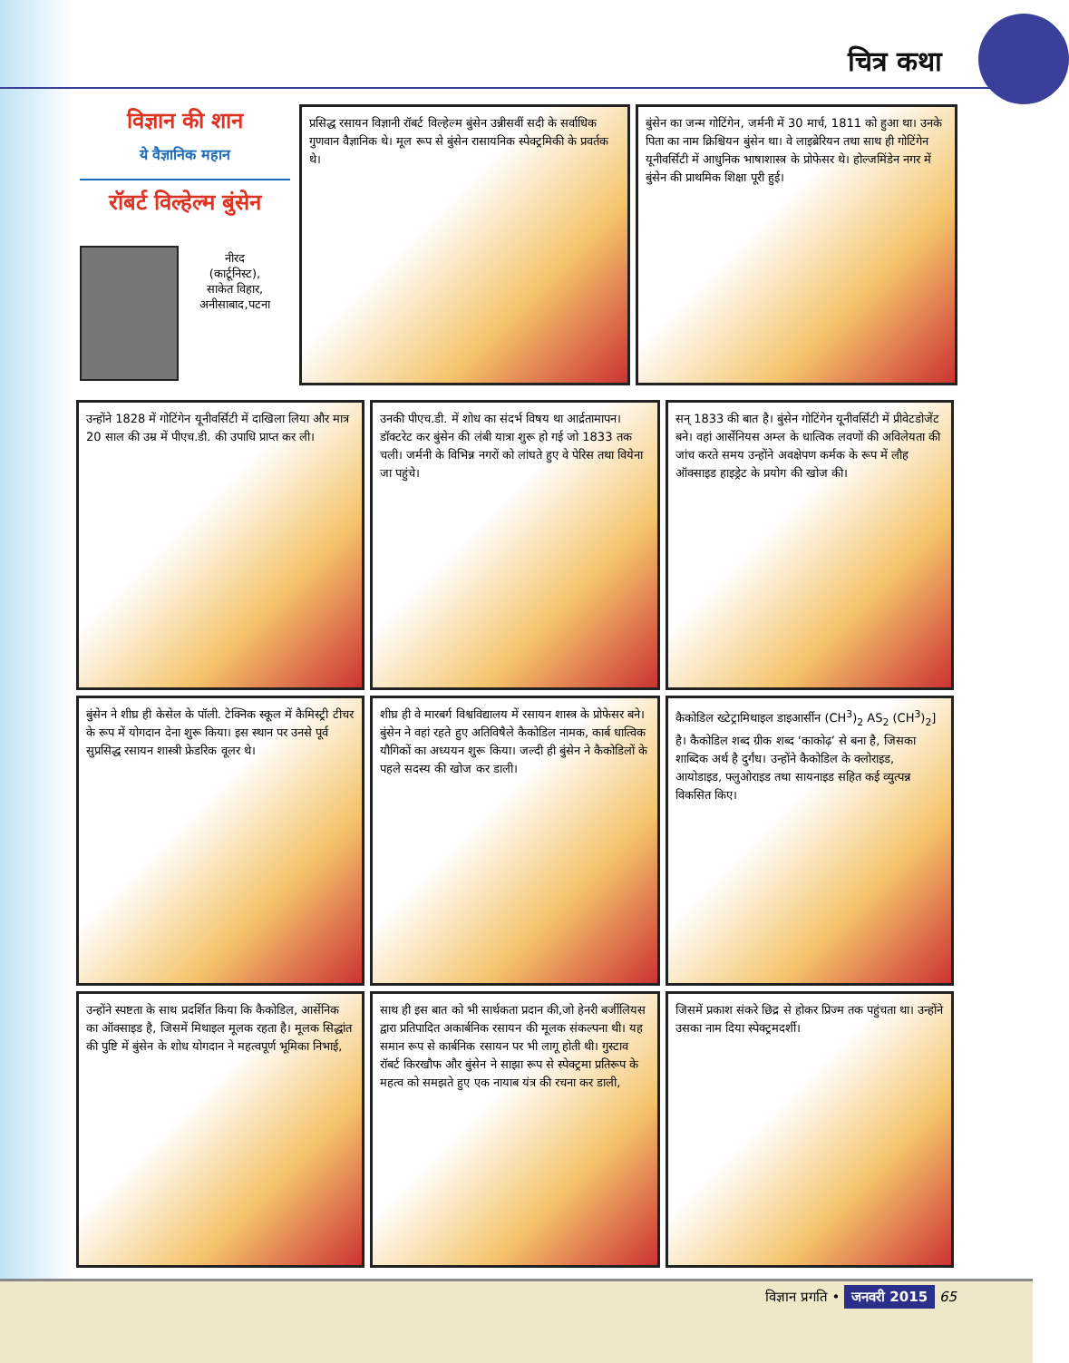चित्र कथा
विज्ञान की शान
ये वैज्ञानिक महान
रॉबर्ट विल्हेल्म बुंसेन
नीरद
(कार्टूनिस्ट),
साकेत विहार,
अनीसाबाद,पटना
प्रसिद्ध रसायन विज्ञानी रॉबर्ट विल्हेल्म बुंसेन उन्नीसवीं सदी के सर्वाधिक गुणवान वैज्ञानिक थे। मूल रूप से बुंसेन रासायनिक स्पेक्ट्रमिकी के प्रवर्तक थे।
बुंसेन का जन्म गोटिंगेन, जर्मनी में 30 मार्च, 1811 को हुआ था। उनके पिता का नाम क्रिश्चियन बुंसेन था। वे लाइब्रेरियन तथा साथ ही गोटिंगेन यूनीवर्सिटी में आधुनिक भाषाशास्त्र के प्रोफेसर थे। होल्जमिंडेन नगर में बुंसेन की प्राथमिक शिक्षा पूरी हुई।
उन्होंने 1828 में गोटिंगेन यूनीवर्सिटी में दाखिला लिया और मात्र 20 साल की उम्र में पीएच.डी. की उपाधि प्राप्त कर ली।
उनकी पीएच.डी. में शोध का संदर्भ विषय था आर्द्रतामापन। डॉक्टरेट कर बुंसेन की लंबी यात्रा शुरू हो गई जो 1833 तक चली। जर्मनी के विभिन्न नगरों को लांघते हुए वे पेरिस तथा वियेना जा पहुंचे।
सन् 1833 की बात है। बुंसेन गोटिंगेन यूनीवर्सिटी में प्रीवेटडोजेंट बने। वहां आर्सेनियस अम्ल के धात्विक लवणों की अविलेयता की जांच करते समय उन्होंने अवक्षेपण कर्मक के रूप में लौह ऑक्साइड हाइड्रेट के प्रयोग की खोज की।
बुंसेन ने शीघ्र ही केसेल के पॉली. टेक्निक स्कूल में कैमिस्ट्री टीचर के रूप में योगदान देना शुरू किया। इस स्थान पर उनसे पूर्व सुप्रसिद्ध रसायन शास्त्री फ्रेडरिक वूलर थे।
शीघ्र ही वे मारबर्ग विश्वविद्यालय में रसायन शास्त्र के प्रोफेसर बने। बुंसेन ने वहां रहते हुए अतिविषैले कैकोडिल नामक, कार्ब धात्विक यौगिकों का अध्ययन शुरू किया। जल्दी ही बुंसेन ने कैकोडिलों के पहले सदस्य की खोज कर डाली।
कैकोडिल ख्टेट्रामिथाइल डाइआर्सीन (CH<sup>3</sup>)<sub>2</sub> AS<sub>2</sub> (CH<sup>3</sup>)<sub>2</sub>] है। कैकोडिल शब्द ग्रीक शब्द ‘काकोढ़’ से बना है, जिसका शाब्दिक अर्थ है दुर्गंध। उन्होंने कैकोडिल के क्लोराइड, आयोडाइड, फ्लुओराइड तथा सायनाइड सहित कई व्युत्पन्न विकसित किए।
उन्होंने स्पष्टता के साथ प्रदर्शित किया कि कैकोडिल, आर्सेनिक का ऑक्साइड है, जिसमें मिथाइल मूलक रहता है। मूलक सिद्धांत की पुष्टि में बुंसेन के शोध योगदान ने महत्वपूर्ण भूमिका निभाई,
साथ ही इस बात को भी सार्थकता प्रदान की,जो हेनरी बर्जीलियस द्वारा प्रतिपादित अकार्बनिक रसायन की मूलक संकल्पना थी। यह समान रूप से कार्बनिक रसायन पर भी लागू होती थी। गुस्टाव रॉबर्ट किरखौफ और बुंसेन ने साझा रूप से स्पेक्ट्रमा प्रतिरूप के महत्व को समझते हुए एक नायाब यंत्र की रचना कर डाली,
जिसमें प्रकाश संकरे छिद्र से होकर प्रिज्म तक पहुंचता था। उन्होंने उसका नाम दिया स्पेक्ट्रमदर्शी।
विज्ञान प्रगति • जनवरी 2015 65